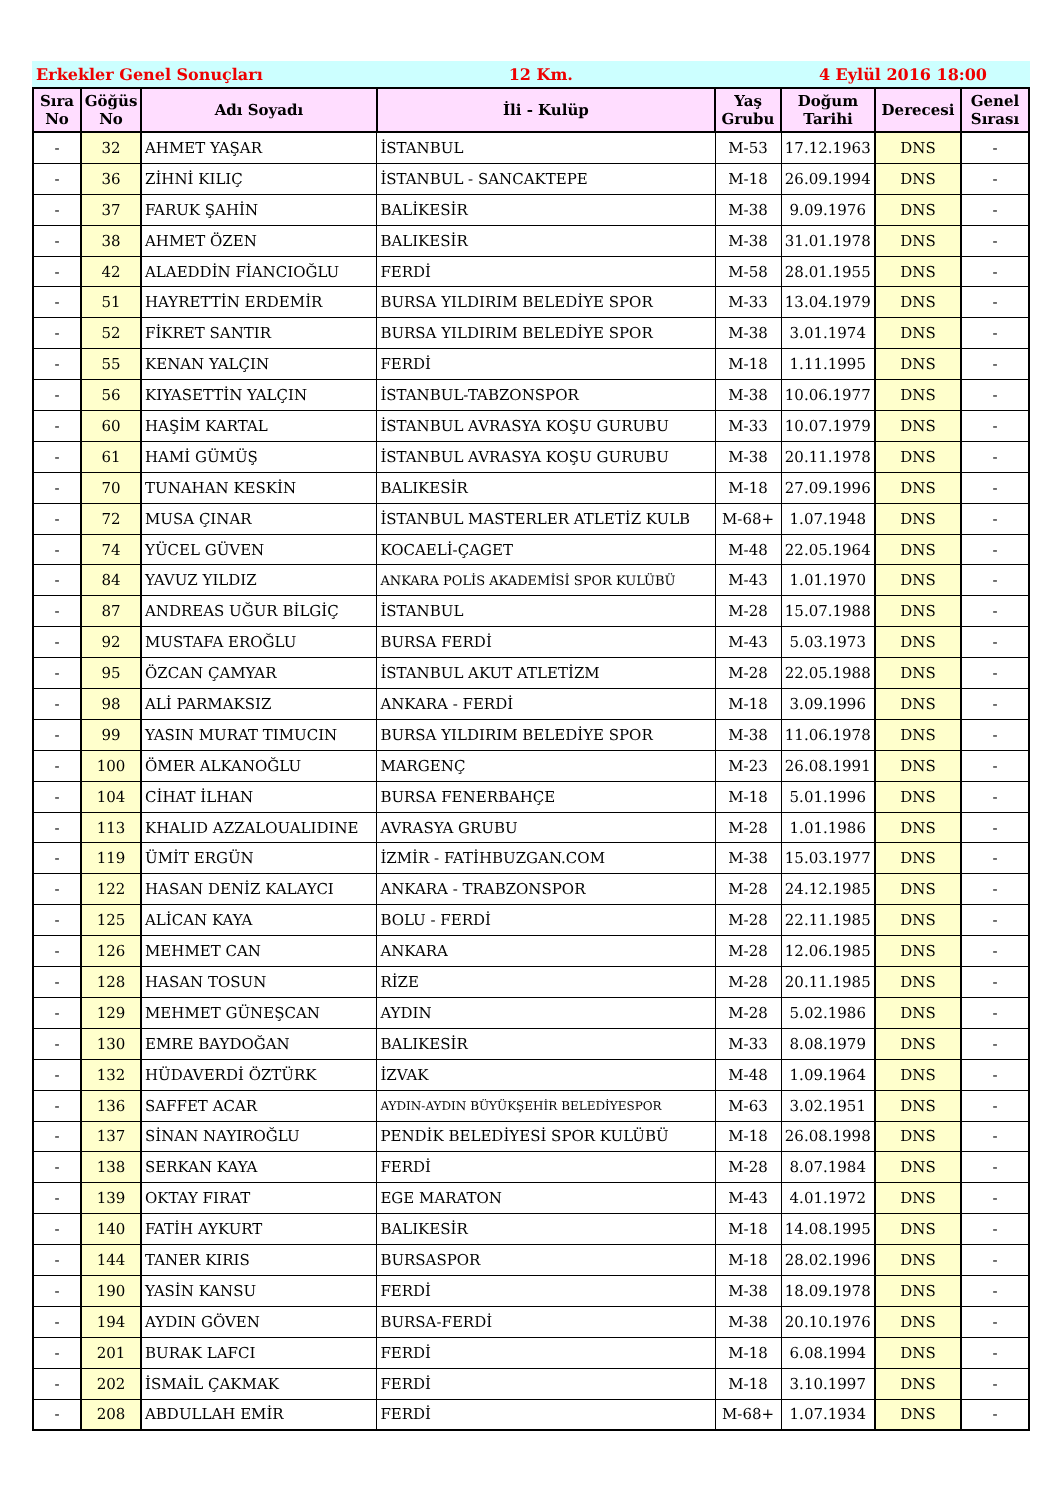Erkekler Genel Sonuçları 12 Km. 4 Eylül 2016 18:00
| Sıra No | Göğüs No | Adı Soyadı | İli - Kulüp | Yaş Grubu | Doğum Tarihi | Derecesi | Genel Sırası |
| --- | --- | --- | --- | --- | --- | --- | --- |
| - | 32 | AHMET YAŞAR | İSTANBUL | M-53 | 17.12.1963 | DNS | - |
| - | 36 | ZİHNİ KILIÇ | İSTANBUL - SANCAKTEPE | M-18 | 26.09.1994 | DNS | - |
| - | 37 | FARUK ŞAHİN | BALİKESİR | M-38 | 9.09.1976 | DNS | - |
| - | 38 | AHMET ÖZEN | BALIKESİR | M-38 | 31.01.1978 | DNS | - |
| - | 42 | ALAEDDİN FİANCIOĞLU | FERDİ | M-58 | 28.01.1955 | DNS | - |
| - | 51 | HAYRETTİN ERDEMİR | BURSA YILDIRIM BELEDİYE SPOR | M-33 | 13.04.1979 | DNS | - |
| - | 52 | FİKRET SANTIR | BURSA YILDIRIM BELEDİYE SPOR | M-38 | 3.01.1974 | DNS | - |
| - | 55 | KENAN YALÇIN | FERDİ | M-18 | 1.11.1995 | DNS | - |
| - | 56 | KIYASETTİN YALÇIN | İSTANBUL-TABZONSPOR | M-38 | 10.06.1977 | DNS | - |
| - | 60 | HAŞİM KARTAL | İSTANBUL AVRASYA KOŞU GURUBU | M-33 | 10.07.1979 | DNS | - |
| - | 61 | HAMİ GÜMÜŞ | İSTANBUL AVRASYA KOŞU GURUBU | M-38 | 20.11.1978 | DNS | - |
| - | 70 | TUNAHAN KESKİN | BALIKESİR | M-18 | 27.09.1996 | DNS | - |
| - | 72 | MUSA ÇINAR | İSTANBUL MASTERLER ATLETİZ KULB | M-68+ | 1.07.1948 | DNS | - |
| - | 74 | YÜCEL GÜVEN | KOCAELİ-ÇAGET | M-48 | 22.05.1964 | DNS | - |
| - | 84 | YAVUZ YILDIZ | ANKARA POLİS AKADEMİSİ SPOR KULÜBÜ | M-43 | 1.01.1970 | DNS | - |
| - | 87 | ANDREAS UĞUR BİLGİÇ | İSTANBUL | M-28 | 15.07.1988 | DNS | - |
| - | 92 | MUSTAFA EROĞLU | BURSA FERDİ | M-43 | 5.03.1973 | DNS | - |
| - | 95 | ÖZCAN ÇAMYAR | İSTANBUL AKUT ATLETİZM | M-28 | 22.05.1988 | DNS | - |
| - | 98 | ALİ PARMAKSIZ | ANKARA - FERDİ | M-18 | 3.09.1996 | DNS | - |
| - | 99 | YASIN MURAT TIMUCIN | BURSA YILDIRIM BELEDİYE SPOR | M-38 | 11.06.1978 | DNS | - |
| - | 100 | ÖMER ALKANOĞLU | MARGENÇ | M-23 | 26.08.1991 | DNS | - |
| - | 104 | CİHAT İLHAN | BURSA FENERBAHÇE | M-18 | 5.01.1996 | DNS | - |
| - | 113 | KHALID AZZALOUALIDINE | AVRASYA GRUBU | M-28 | 1.01.1986 | DNS | - |
| - | 119 | ÜMİT ERGÜN | İZMİR - FATİHBUZGAN.COM | M-38 | 15.03.1977 | DNS | - |
| - | 122 | HASAN DENİZ KALAYCI | ANKARA - TRABZONSPOR | M-28 | 24.12.1985 | DNS | - |
| - | 125 | ALİCAN KAYA | BOLU - FERDİ | M-28 | 22.11.1985 | DNS | - |
| - | 126 | MEHMET CAN | ANKARA | M-28 | 12.06.1985 | DNS | - |
| - | 128 | HASAN TOSUN | RİZE | M-28 | 20.11.1985 | DNS | - |
| - | 129 | MEHMET GÜNEŞCAN | AYDIN | M-28 | 5.02.1986 | DNS | - |
| - | 130 | EMRE BAYDOĞAN | BALIKESİR | M-33 | 8.08.1979 | DNS | - |
| - | 132 | HÜDAVERDİ ÖZTÜRK | İZVAK | M-48 | 1.09.1964 | DNS | - |
| - | 136 | SAFFET ACAR | AYDIN-AYDIN BÜYÜKŞEHİR BELEDİYESPOR | M-63 | 3.02.1951 | DNS | - |
| - | 137 | SİNAN NAYIROĞLU | PENDİK BELEDİYESİ SPOR KULÜBÜ | M-18 | 26.08.1998 | DNS | - |
| - | 138 | SERKAN KAYA | FERDİ | M-28 | 8.07.1984 | DNS | - |
| - | 139 | OKTAY FIRAT | EGE MARATON | M-43 | 4.01.1972 | DNS | - |
| - | 140 | FATİH AYKURT | BALIKESİR | M-18 | 14.08.1995 | DNS | - |
| - | 144 | TANER KIRIS | BURSASPOR | M-18 | 28.02.1996 | DNS | - |
| - | 190 | YASİN KANSU | FERDİ | M-38 | 18.09.1978 | DNS | - |
| - | 194 | AYDIN GÖVEN | BURSA-FERDİ | M-38 | 20.10.1976 | DNS | - |
| - | 201 | BURAK LAFCI | FERDİ | M-18 | 6.08.1994 | DNS | - |
| - | 202 | İSMAİL ÇAKMAK | FERDİ | M-18 | 3.10.1997 | DNS | - |
| - | 208 | ABDULLAH EMİR | FERDİ | M-68+ | 1.07.1934 | DNS | - |